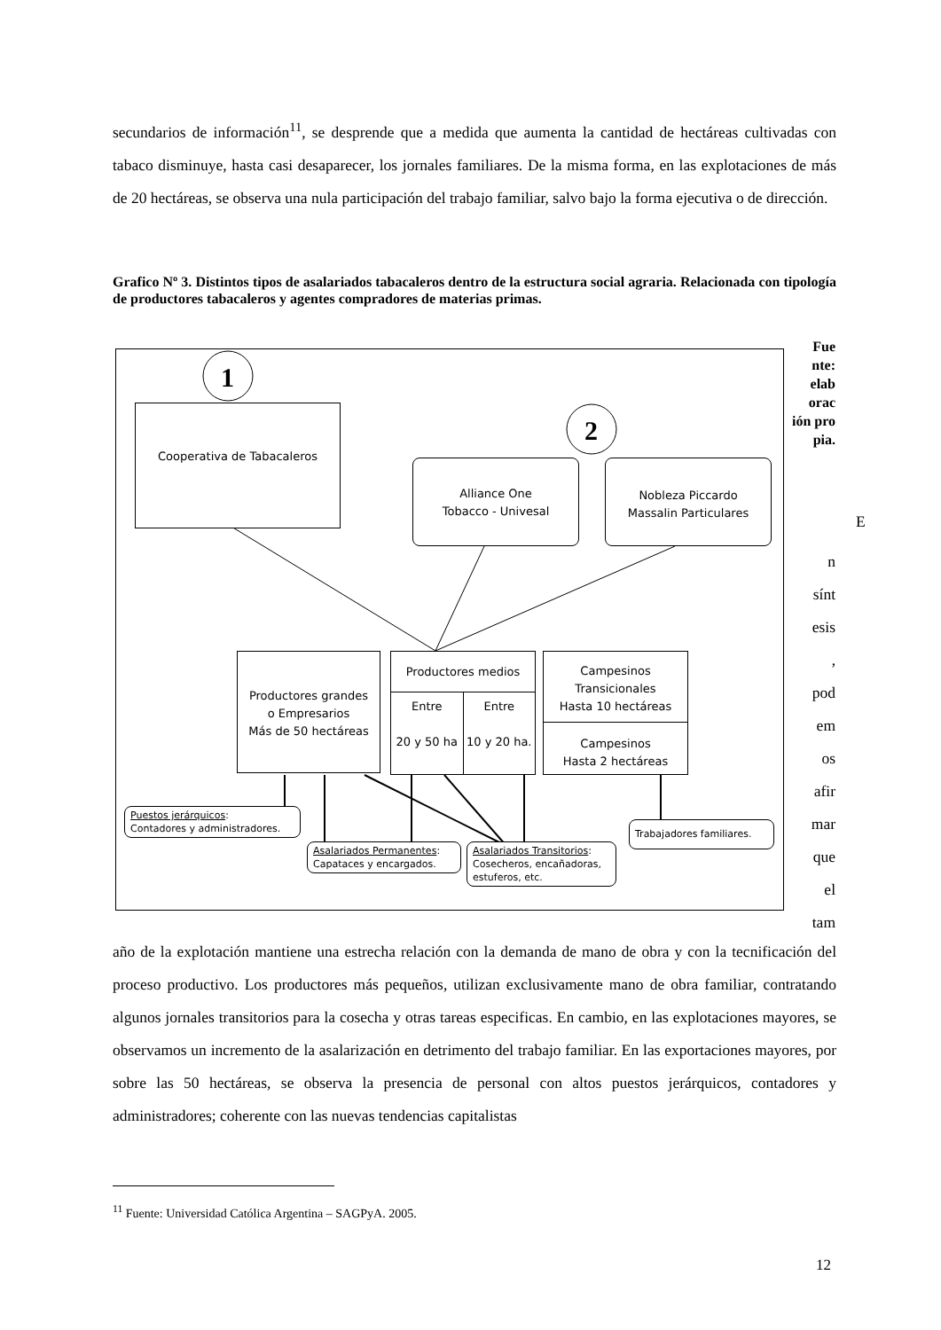secundarios de información<sup>11</sup>, se desprende que a medida que aumenta la cantidad de hectáreas cultivadas con tabaco disminuye, hasta casi desaparecer, los jornales familiares. De la misma forma, en las explotaciones de más de 20 hectáreas, se observa una nula participación del trabajo familiar, salvo bajo la forma ejecutiva o de dirección.
Grafico Nº 3. Distintos tipos de asalariados tabacaleros dentro de la estructura social agraria. Relacionada con tipología de productores tabacaleros y agentes compradores de materias primas.
1
2
Cooperativa de Tabacaleros
Alliance One
Tobacco - Univesal
Nobleza Piccardo
Massalin Particulares
Productores grandes
o Empresarios
Más de 50 hectáreas
Productores medios
Entre
20 y 50 ha
Entre
10 y 20 ha.
Campesinos
Transicionales
Hasta 10 hectáreas
Campesinos
Hasta 2 hectáreas
Puestos jerárquicos:
Contadores y administradores.
Asalariados Permanentes:
Capataces y encargados.
Asalariados Transitorios:
Cosecheros, encañadoras,
estuferos, etc.
Trabajadores familiares.
Fue nte: elab orac ión pro pia.
E
n
sínt
esis
,
pod
em
os
afir
mar
que
el
tam
año de la explotación mantiene una estrecha relación con la demanda de mano de obra y con la tecnificación del proceso productivo. Los productores más pequeños, utilizan exclusivamente mano de obra familiar, contratando algunos jornales transitorios para la cosecha y otras tareas especificas. En cambio, en las explotaciones mayores, se observamos un incremento de la asalarización en detrimento del trabajo familiar. En las exportaciones mayores, por sobre las 50 hectáreas, se observa la presencia de personal con altos puestos jerárquicos, contadores y administradores; coherente con las nuevas tendencias capitalistas
<sup>11</sup> Fuente: Universidad Católica Argentina – SAGPyA. 2005.
12